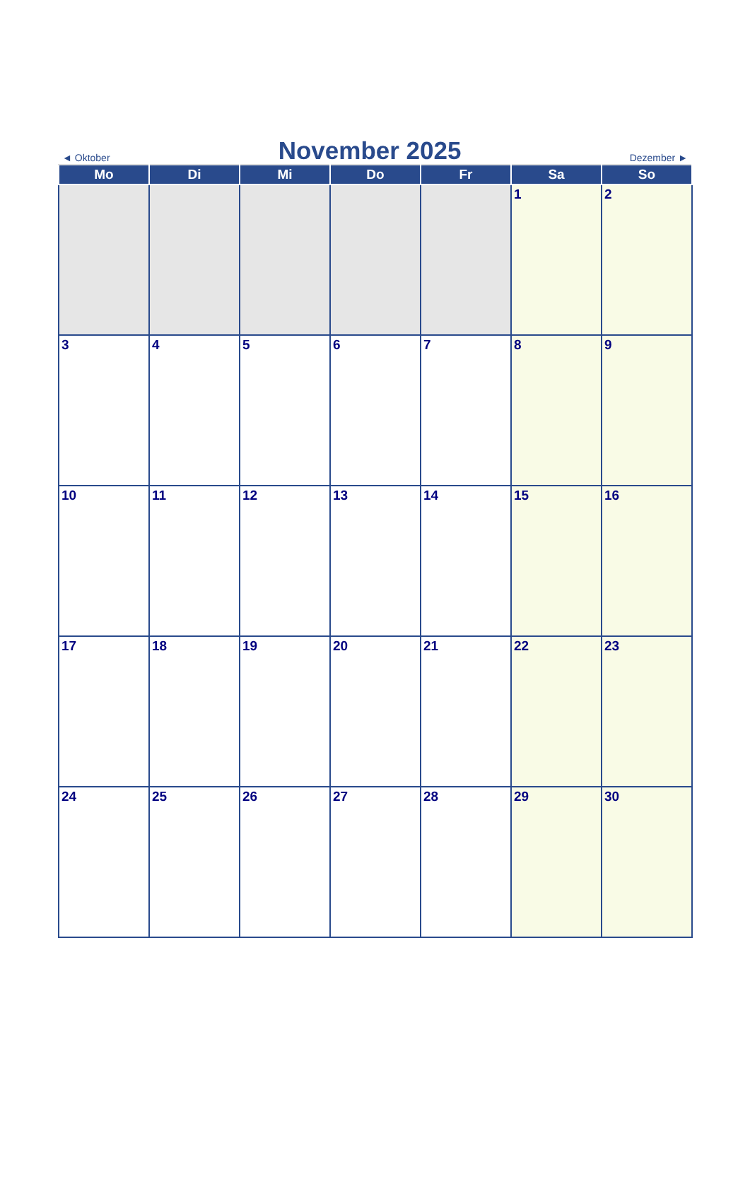◄ Oktober
November 2025
Dezember ►
| Mo | Di | Mi | Do | Fr | Sa | So |
| --- | --- | --- | --- | --- | --- | --- |
| | | | | | 1 | 2 |
| 3 | 4 | 5 | 6 | 7 | 8 | 9 |
| 10 | 11 | 12 | 13 | 14 | 15 | 16 |
| 17 | 18 | 19 | 20 | 21 | 22 | 23 |
| 24 | 25 | 26 | 27 | 28 | 29 | 30 |